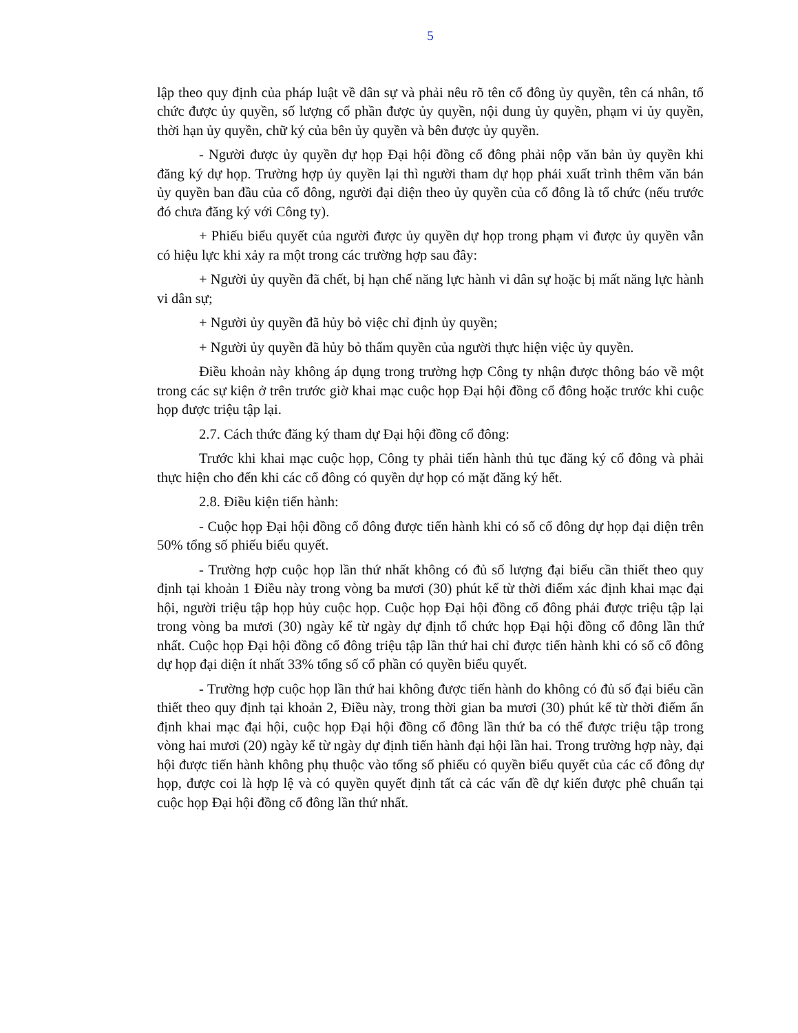5
lập theo quy định của pháp luật về dân sự và phải nêu rõ tên cổ đông ủy quyền, tên cá nhân, tổ chức được ủy quyền, số lượng cổ phần được ủy quyền, nội dung ủy quyền, phạm vi ủy quyền, thời hạn ủy quyền, chữ ký của bên ủy quyền và bên được ủy quyền.
- Người được ủy quyền dự họp Đại hội đồng cổ đông phải nộp văn bản ủy quyền khi đăng ký dự họp. Trường hợp ủy quyền lại thì người tham dự họp phải xuất trình thêm văn bản ủy quyền ban đầu của cổ đông, người đại diện theo ủy quyền của cổ đông là tổ chức (nếu trước đó chưa đăng ký với Công ty).
+ Phiếu biểu quyết của người được ủy quyền dự họp trong phạm vi được ủy quyền vẫn có hiệu lực khi xảy ra một trong các trường hợp sau đây:
+ Người ủy quyền đã chết, bị hạn chế năng lực hành vi dân sự hoặc bị mất năng lực hành vi dân sự;
+ Người ủy quyền đã hủy bỏ việc chỉ định ủy quyền;
+ Người ủy quyền đã hủy bỏ thẩm quyền của người thực hiện việc ủy quyền.
Điều khoản này không áp dụng trong trường hợp Công ty nhận được thông báo về một trong các sự kiện ở trên trước giờ khai mạc cuộc họp Đại hội đồng cổ đông hoặc trước khi cuộc họp được triệu tập lại.
2.7. Cách thức đăng ký tham dự Đại hội đồng cổ đông:
Trước khi khai mạc cuộc họp, Công ty phải tiến hành thủ tục đăng ký cổ đông và phải thực hiện cho đến khi các cổ đông có quyền dự họp có mặt đăng ký hết.
2.8. Điều kiện tiến hành:
- Cuộc họp Đại hội đồng cổ đông được tiến hành khi có số cổ đông dự họp đại diện trên 50% tổng số phiếu biểu quyết.
- Trường hợp cuộc họp lần thứ nhất không có đủ số lượng đại biểu cần thiết theo quy định tại khoản 1 Điều này trong vòng ba mươi (30) phút kể từ thời điểm xác định khai mạc đại hội, người triệu tập họp hủy cuộc họp. Cuộc họp Đại hội đồng cổ đông phải được triệu tập lại trong vòng ba mươi (30) ngày kể từ ngày dự định tổ chức họp Đại hội đồng cổ đông lần thứ nhất. Cuộc họp Đại hội đồng cổ đông triệu tập lần thứ hai chỉ được tiến hành khi có số cổ đông dự họp đại diện ít nhất 33% tổng số cổ phần có quyền biểu quyết.
- Trường hợp cuộc họp lần thứ hai không được tiến hành do không có đủ số đại biểu cần thiết theo quy định tại khoản 2, Điều này, trong thời gian ba mươi (30) phút kể từ thời điểm ấn định khai mạc đại hội, cuộc họp Đại hội đồng cổ đông lần thứ ba có thể được triệu tập trong vòng hai mươi (20) ngày kể từ ngày dự định tiến hành đại hội lần hai. Trong trường hợp này, đại hội được tiến hành không phụ thuộc vào tổng số phiếu có quyền biểu quyết của các cổ đông dự họp, được coi là hợp lệ và có quyền quyết định tất cả các vấn đề dự kiến được phê chuẩn tại cuộc họp Đại hội đồng cổ đông lần thứ nhất.